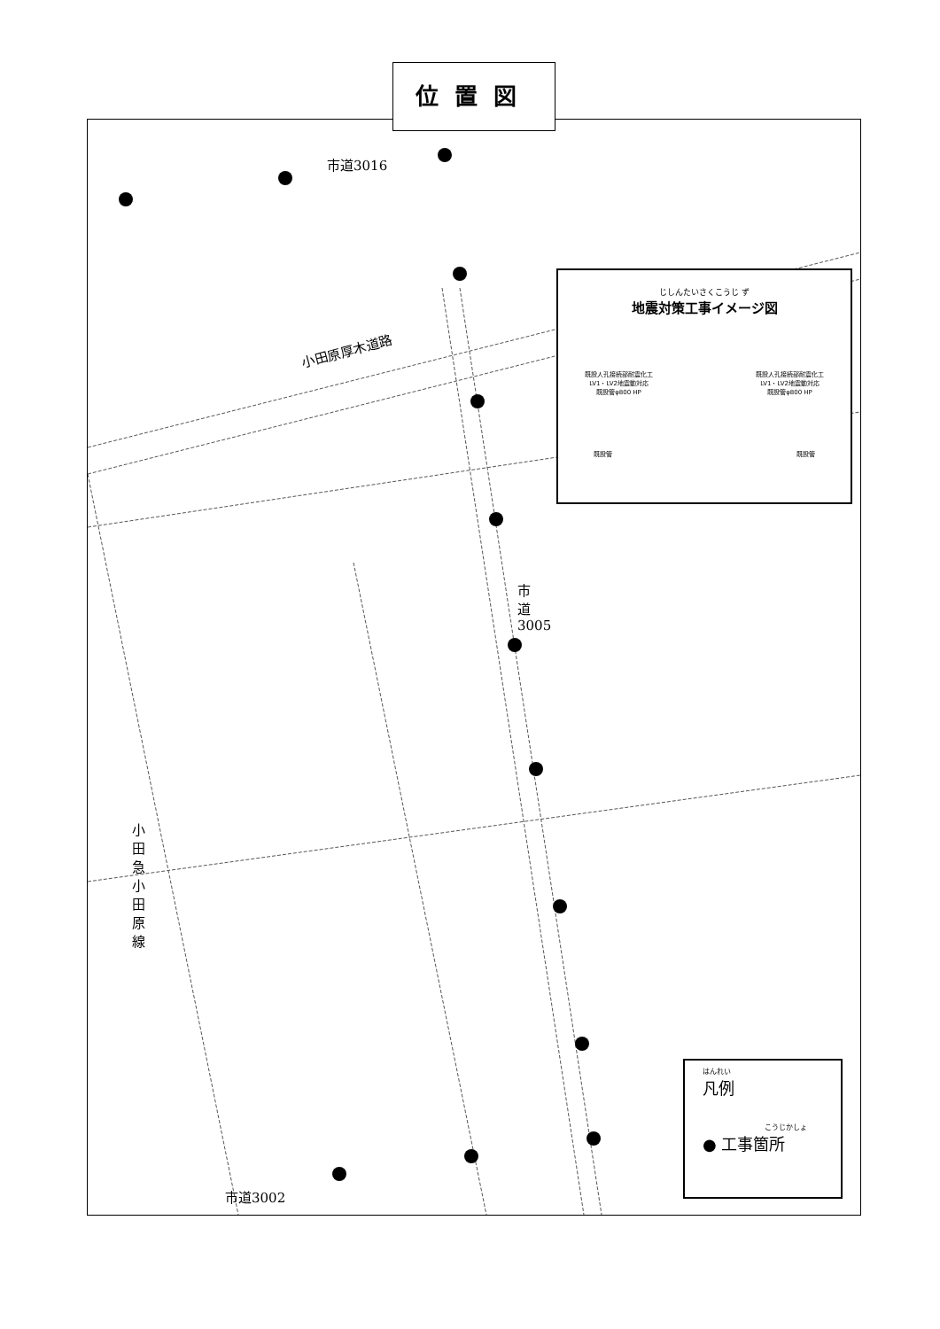位置図
市道3016
小田原厚木道路
市道3005
小田急小田原線
市道3002
じしんたいさくこうじ ず
地震対策工事イメージ図
既設人孔接続部耐震化工
LV1・LV2地震動対応
既設管φ800 HP 既設人孔接続部耐震化工
LV1・LV2地震動対応
既設管φ800 HP
既設管 既設管
はんれい
凡例
こうじかしょ
● 工事箇所